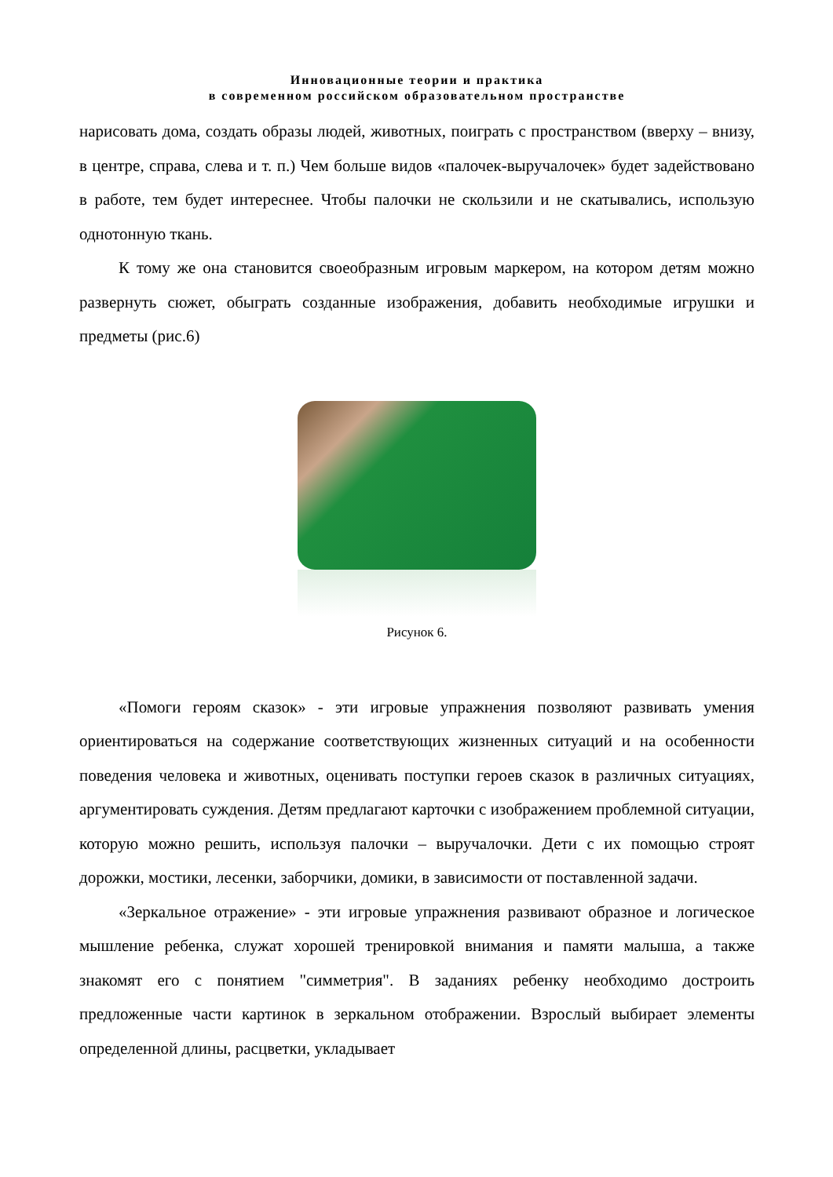Инновационные теории и практика
в современном российском образовательном пространстве
нарисовать дома, создать образы людей, животных, поиграть с пространством (вверху – внизу, в центре, справа, слева и т. п.) Чем больше видов «палочек-выручалочек» будет задействовано в работе, тем будет интереснее. Чтобы палочки не скользили и не скатывались, использую однотонную ткань.
К тому же она становится своеобразным игровым маркером, на котором детям можно развернуть сюжет, обыграть созданные изображения, добавить необходимые игрушки и предметы (рис.6)
Рисунок 6.
«Помоги героям сказок» - эти игровые упражнения позволяют развивать умения ориентироваться на содержание соответствующих жизненных ситуаций и на особенности поведения человека и животных, оценивать поступки героев сказок в различных ситуациях, аргументировать суждения. Детям предлагают карточки с изображением проблемной ситуации, которую можно решить, используя палочки – выручалочки. Дети с их помощью строят дорожки, мостики, лесенки, заборчики, домики, в зависимости от поставленной задачи.
«Зеркальное отражение» - эти игровые упражнения развивают образное и логическое мышление ребенка, служат хорошей тренировкой внимания и памяти малыша, а также знакомят его с понятием "симметрия". В заданиях ребенку необходимо достроить предложенные части картинок в зеркальном отображении. Взрослый выбирает элементы определенной длины, расцветки, укладывает